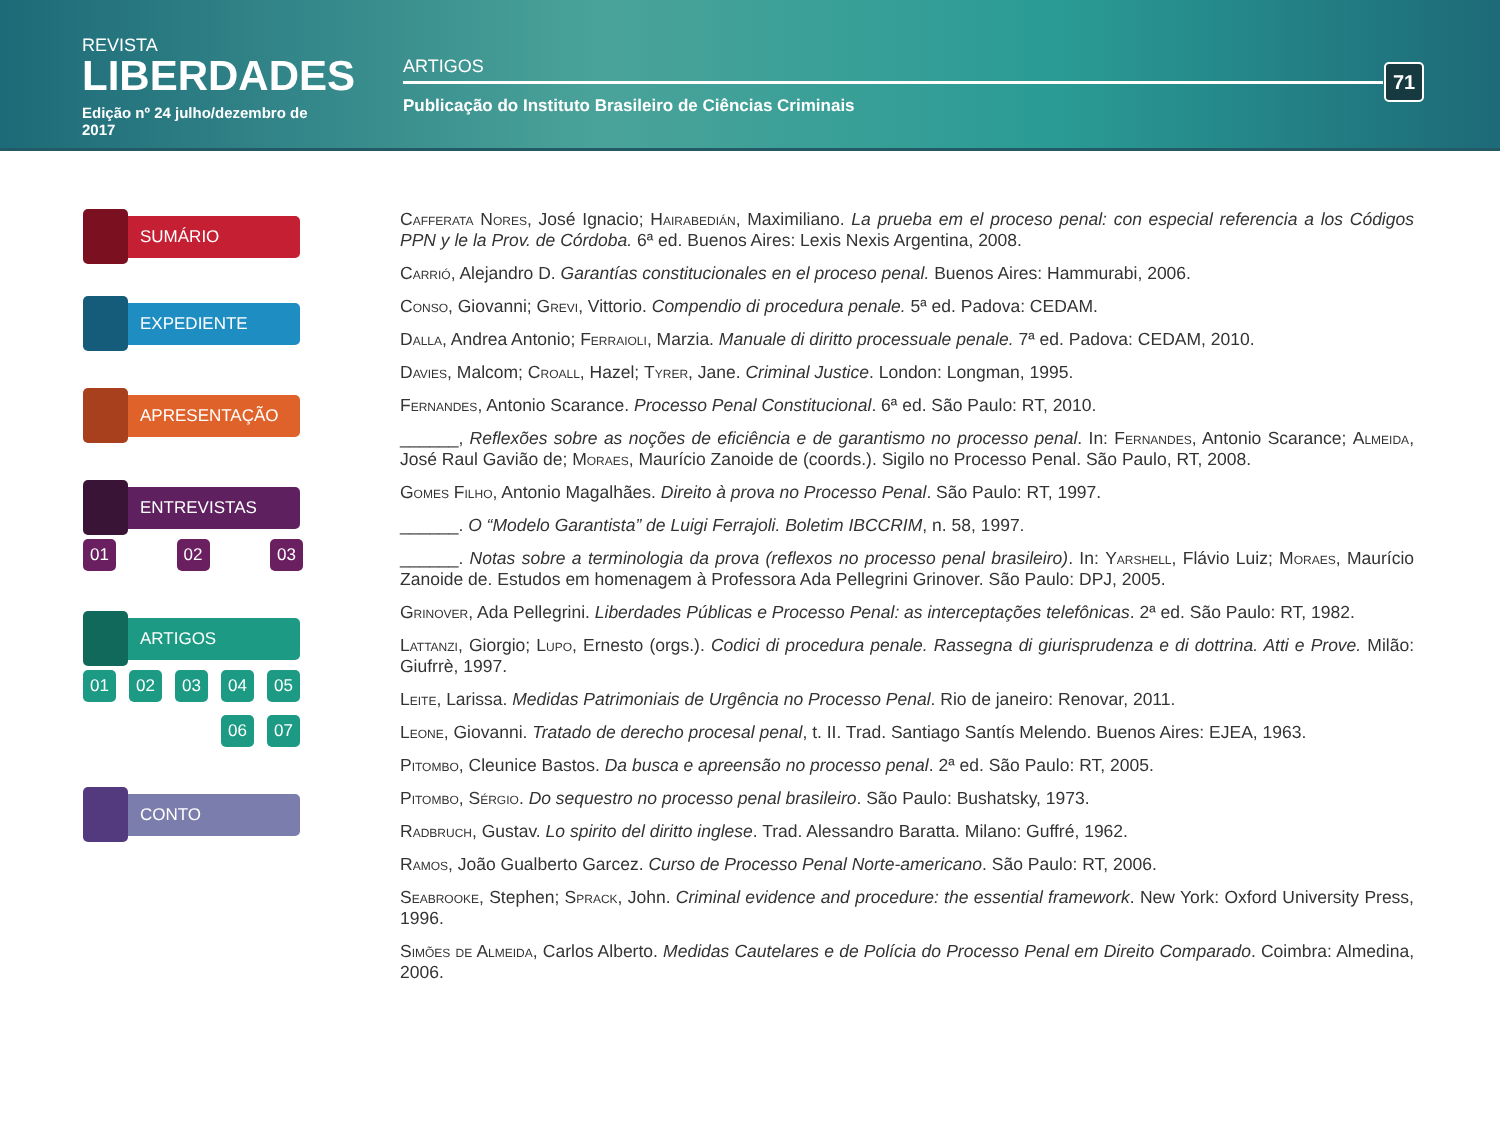REVISTA
LIBERDADES
Edição nº 24 julho/dezembro de 2017
ARTIGOS
Publicação do Instituto Brasileiro de Ciências Criminais
71
SUMÁRIO
EXPEDIENTE
APRESENTAÇÃO
ENTREVISTAS
01 02 03
ARTIGOS
01 02 03 04 05 06 07
CONTO
Cafferata Nores, José Ignacio; Hairabedián, Maximiliano. La prueba em el proceso penal: con especial referencia a los Códigos PPN y le la Prov. de Córdoba. 6ª ed. Buenos Aires: Lexis Nexis Argentina, 2008.
Carrió, Alejandro D. Garantías constitucionales en el proceso penal. Buenos Aires: Hammurabi, 2006.
Conso, Giovanni; Grevi, Vittorio. Compendio di procedura penale. 5ª ed. Padova: CEDAM.
Dalla, Andrea Antonio; Ferraioli, Marzia. Manuale di diritto processuale penale. 7ª ed. Padova: CEDAM, 2010.
Davies, Malcom; Croall, Hazel; Tyrer, Jane. Criminal Justice. London: Longman, 1995.
Fernandes, Antonio Scarance. Processo Penal Constitucional. 6ª ed. São Paulo: RT, 2010.
______, Reflexões sobre as noções de eficiência e de garantismo no processo penal. In: Fernandes, Antonio Scarance; Almeida, José Raul Gavião de; Moraes, Maurício Zanoide de (coords.). Sigilo no Processo Penal. São Paulo, RT, 2008.
Gomes Filho, Antonio Magalhães. Direito à prova no Processo Penal. São Paulo: RT, 1997.
______. O “Modelo Garantista” de Luigi Ferrajoli. Boletim IBCCRIM, n. 58, 1997.
______. Notas sobre a terminologia da prova (reflexos no processo penal brasileiro). In: Yarshell, Flávio Luiz; Moraes, Maurício Zanoide de. Estudos em homenagem à Professora Ada Pellegrini Grinover. São Paulo: DPJ, 2005.
Grinover, Ada Pellegrini. Liberdades Públicas e Processo Penal: as interceptações telefônicas. 2ª ed. São Paulo: RT, 1982.
Lattanzi, Giorgio; Lupo, Ernesto (orgs.). Codici di procedura penale. Rassegna di giurisprudenza e di dottrina. Atti e Prove. Milão: Giufrrè, 1997.
Leite, Larissa. Medidas Patrimoniais de Urgência no Processo Penal. Rio de janeiro: Renovar, 2011.
Leone, Giovanni. Tratado de derecho procesal penal, t. II. Trad. Santiago Santís Melendo. Buenos Aires: EJEA, 1963.
Pitombo, Cleunice Bastos. Da busca e apreensão no processo penal. 2ª ed. São Paulo: RT, 2005.
Pitombo, Sérgio. Do sequestro no processo penal brasileiro. São Paulo: Bushatsky, 1973.
Radbruch, Gustav. Lo spirito del diritto inglese. Trad. Alessandro Baratta. Milano: Guffré, 1962.
Ramos, João Gualberto Garcez. Curso de Processo Penal Norte-americano. São Paulo: RT, 2006.
Seabrooke, Stephen; Sprack, John. Criminal evidence and procedure: the essential framework. New York: Oxford University Press, 1996.
Simões de Almeida, Carlos Alberto. Medidas Cautelares e de Polícia do Processo Penal em Direito Comparado. Coimbra: Almedina, 2006.